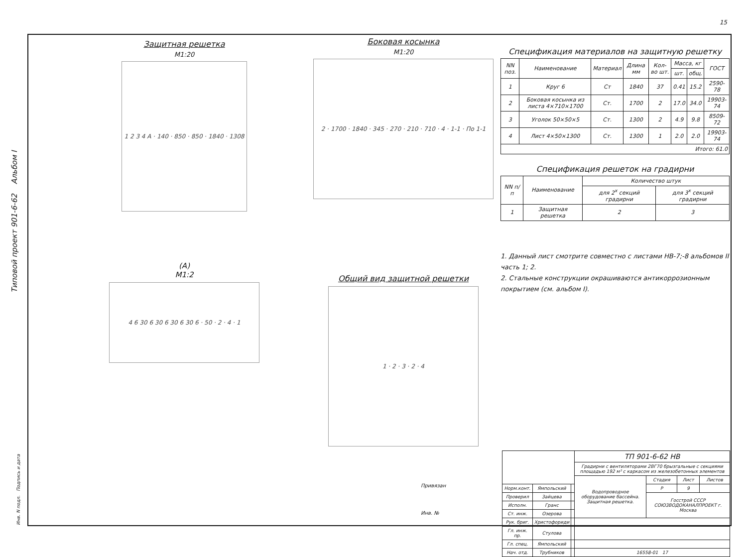15
Типовой проект 901-6-62 Альбом I
Защитная решетка
М1:20
1 2 3 4 A · 140 · 850 · 850 · 1840 · 1308
(А)
М1:2
4 6 30 6 30 6 30 6 30 6 · 50 · 2 · 4 · 1
Боковая косынка
М1:20
2 · 1700 · 1840 · 345 · 270 · 210 · 710 · 4 · 1-1 · По 1-1
Общий вид защитной решетки
1 · 2 · 3 · 2 · 4
Спецификация материалов на защитную решетку
| NN поз. | Наименование | Материал | Длина мм | Кол-во шт. | Масса, кг | | ГОСТ |
| --- | --- | --- | --- | --- | --- | --- | --- |
| | | | | | шт. | общ. | |
| 1 | Круг 6 | Ст | 1840 | 37 | 0.41 | 15.2 | 2590-78 |
| 2 | Боковая косынка из листа 4×710×1700 | Ст. | 1700 | 2 | 17.0 | 34.0 | 19903-74 |
| 3 | Уголок 50×50×5 | Ст. | 1300 | 2 | 4.9 | 9.8 | 8509-72 |
| 4 | Лист 4×50×1300 | Ст. | 1300 | 1 | 2.0 | 2.0 | 19903-74 |
| Итого: 61.0 | | | | | | | |
Спецификация решеток на градирни
| NN п/п | Наименование | Количество штук | |
| --- | --- | --- | --- |
| | | для 2<sup>х</sup> секций градирни | для 3<sup>х</sup> секций градирни |
| 1 | Защитная решетка | 2 | 3 |
1. Данный лист смотрите совместно с листами НВ-7;-8 альбомов II часть 1; 2.
2. Стальные конструкции окрашиваются антикоррозионным покрытием (см. альбом I).
Привязан
Инв. №
| | | | ТП 901-6-62 НВ | | | |
| | | | Градирни с вентиляторами 2ВГ70 брызгальные с секциями площадью 192 м² с каркасом из железобетонных элементов | | | |
| | | | Водопроводное оборудование бассейна. Защитная решетка. | Стадия | Лист | Листов |
| Норм.конт. | Ямпольский | | | Р | 9 | |
| Проверил | Зайцева | | | Госстрой СССР СОЮЗВОДОКАНАЛПРОЕКТ г. Москва | | |
| Исполн. | Гранс | | | | | |
| Ст. инж. | Озерова | | | | | |
| Рук. бриг. | Христофориди | | | | | |
| Гл. инж. пр. | Стулова | | | | | |
| Гл. спец. | Ямпольский | | | | | |
| Нач. отд. | Трубников | | 16558-01 17 | | | |
Инв. N подл. Подпись и дата